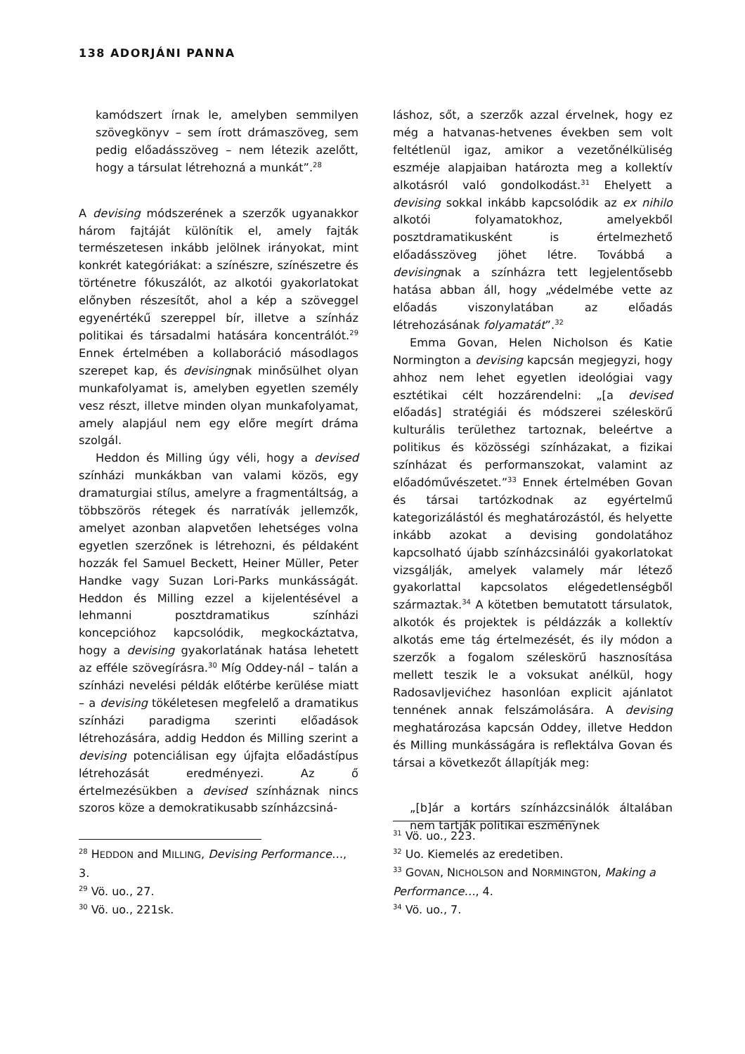138 ADORJÁNI PANNA
kamódszert írnak le, amelyben semmilyen szövegkönyv – sem írott drámaszöveg, sem pedig előadásszöveg – nem létezik azelőtt, hogy a társulat létrehozná a munkát”.<sup>28</sup>
A devising módszerének a szerzők ugyanakkor három fajtáját különítik el, amely fajták természetesen inkább jelölnek irányokat, mint konkrét kategóriákat: a színészre, színészetre és történetre fókuszálót, az alkotói gyakorlatokat előnyben részesítőt, ahol a kép a szöveggel egyenértékű szereppel bír, illetve a színház politikai és társadalmi hatására koncentrálót.<sup>29</sup> Ennek értelmében a kollaboráció másodlagos szerepet kap, és devisingnak minősülhet olyan munkafolyamat is, amelyben egyetlen személy vesz részt, illetve minden olyan munkafolyamat, amely alapjául nem egy előre megírt dráma szolgál.
Heddon és Milling úgy véli, hogy a devised színházi munkákban van valami közös, egy dramaturgiai stílus, amelyre a fragmentáltság, a többszörös rétegek és narratívák jellemzők, amelyet azonban alapvetően lehetséges volna egyetlen szerzőnek is létrehozni, és példaként hozzák fel Samuel Beckett, Heiner Müller, Peter Handke vagy Suzan Lori-Parks munkásságát. Heddon és Milling ezzel a kijelentésével a lehmanni posztdramatikus színházi koncepcióhoz kapcsolódik, megkockáztatva, hogy a devising gyakorlatának hatása lehetett az efféle szövegírásra.<sup>30</sup> Míg Oddey-nál – talán a színházi nevelési példák előtérbe kerülése miatt – a devising tökéletesen megfelelő a dramatikus színházi paradigma szerinti előadások létrehozására, addig Heddon és Milling szerint a devising potenciálisan egy újfajta előadástípus létrehozását eredményezi. Az ő értelmezésükben a devised színháznak nincs szoros köze a demokratikusabb színházcsiná-
<sup>28</sup> HEDDON and MILLING, Devising Performance…, 3.
<sup>29</sup> Vö. uo., 27.
<sup>30</sup> Vö. uo., 221sk.
láshoz, sőt, a szerzők azzal érvelnek, hogy ez még a hatvanas-hetvenes években sem volt feltétlenül igaz, amikor a vezetőnélküliség eszméje alapjaiban határozta meg a kollektív alkotásról való gondolkodást.<sup>31</sup> Ehelyett a devising sokkal inkább kapcsolódik az ex nihilo alkotói folyamatokhoz, amelyekből posztdramatikusként is értelmezhető előadásszöveg jöhet létre. Továbbá a devisingnak a színházra tett legjelentősebb hatása abban áll, hogy „védelmébe vette az előadás viszonylatában az előadás létrehozásának folyamatát”.<sup>32</sup>
Emma Govan, Helen Nicholson és Katie Normington a devising kapcsán megjegyzi, hogy ahhoz nem lehet egyetlen ideológiai vagy esztétikai célt hozzárendelni: „[a devised előadás] stratégiái és módszerei széleskörű kulturális területhez tartoznak, beleértve a politikus és közösségi színházakat, a fizikai színházat és performanszokat, valamint az előadóművészetet.”<sup>33</sup> Ennek értelmében Govan és társai tartózkodnak az egyértelmű kategorizálástól és meghatározástól, és helyette inkább azokat a devising gondolatához kapcsolható újabb színházcsinálói gyakorlatokat vizsgálják, amelyek valamely már létező gyakorlattal kapcsolatos elégedetlenségből származtak.<sup>34</sup> A kötetben bemutatott társulatok, alkotók és projektek is példázzák a kollektív alkotás eme tág értelmezését, és ily módon a szerzők a fogalom széleskörű hasznosítása mellett teszik le a voksukat anélkül, hogy Radosavljevićhez hasonlóan explicit ajánlatot tennének annak felszámolására. A devising meghatározása kapcsán Oddey, illetve Heddon és Milling munkásságára is reflektálva Govan és társai a következőt állapítják meg:
„[b]ár a kortárs színházcsinálók általában nem tartják politikai eszménynek
<sup>31</sup> Vö. uo., 223.
<sup>32</sup> Uo. Kiemelés az eredetiben.
<sup>33</sup> GOVAN, NICHOLSON and NORMINGTON, Making a Performance…, 4.
<sup>34</sup> Vö. uo., 7.